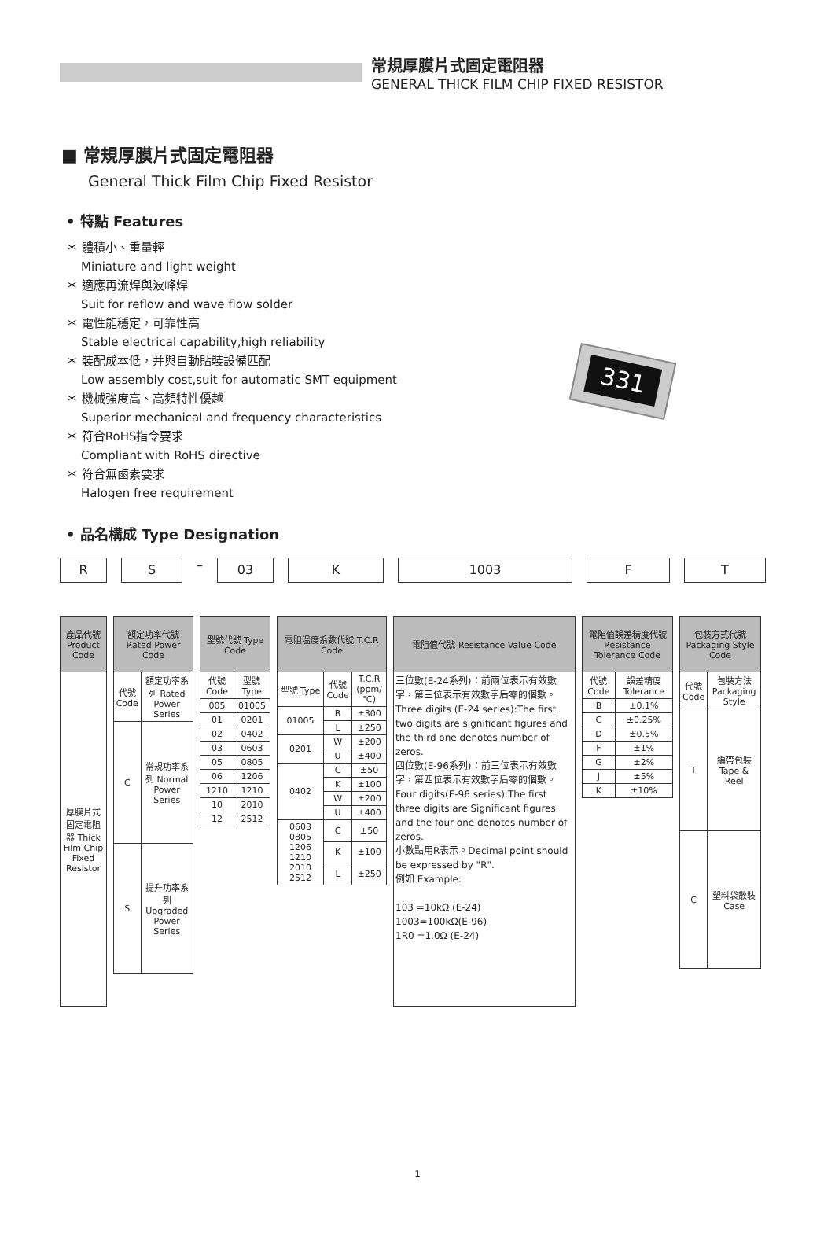常規厚膜片式固定電阻器
GENERAL THICK FILM CHIP FIXED RESISTOR
■ 常規厚膜片式固定電阻器
General Thick Film Chip Fixed Resistor
• 特點 Features
＊ 體積小、重量輕
Miniature and light weight
＊ 適應再流焊與波峰焊
Suit for reflow and wave flow solder
＊ 電性能穩定，可靠性高
Stable electrical capability,high reliability
＊ 裝配成本低，并與自動貼裝設備匹配
Low assembly cost,suit for automatic SMT equipment
＊ 機械強度高、高頻特性優越
Superior mechanical and frequency characteristics
＊ 符合RoHS指令要求
Compliant with RoHS directive
＊ 符合無鹵素要求
Halogen free requirement
331
• 品名構成 Type Designation
R S
–
03 K 1003 F T
| 產品代號 Product Code |
| --- |
| 厚膜片式固定電阻器 Thick Film Chip Fixed Resistor |
| 額定功率代號 Rated Power Code | |
| --- | --- |
| 代號 Code | 額定功率系列 Rated Power Series |
| C | 常規功率系列 Normal Power Series |
| S | 提升功率系列 Upgraded Power Series |
| 型號代號 Type Code | |
| --- | --- |
| 代號 Code | 型號 Type |
| 005 | 01005 |
| 01 | 0201 |
| 02 | 0402 |
| 03 | 0603 |
| 05 | 0805 |
| 06 | 1206 |
| 1210 | 1210 |
| 10 | 2010 |
| 12 | 2512 |
| 電阻溫度系數代號 T.C.R Code | | |
| --- | --- | --- |
| 型號 Type | 代號 Code | T.C.R (ppm/℃) |
| 01005 | B | ±300 |
| | L | ±250 |
| 0201 | W | ±200 |
| | U | ±400 |
| 0402 | C | ±50 |
| | K | ±100 |
| | W | ±200 |
| | U | ±400 |
| 0603 0805 1206 1210 2010 2512 | C | ±50 |
| | K | ±100 |
| | L | ±250 |
| 電阻值代號 Resistance Value Code |
| --- |
| 三位數(E-24系列)：前兩位表示有效數字，第三位表示有效數字后零的個數。Three digits (E-24 series):The first two digits are significant figures and the third one denotes number of zeros. 四位數(E-96系列)：前三位表示有效數字，第四位表示有效數字后零的個數。Four digits(E-96 series):The first three digits are Significant figures and the four one denotes number of zeros. 小數點用R表示。Decimal point should be expressed by "R". 例如 Example: 103 =10kΩ (E-24) 1003=100kΩ(E-96) 1R0 =1.0Ω (E-24) |
| 電阻值誤差精度代號 Resistance Tolerance Code | |
| --- | --- |
| 代號 Code | 誤差精度 Tolerance |
| B | ±0.1% |
| C | ±0.25% |
| D | ±0.5% |
| F | ±1% |
| G | ±2% |
| J | ±5% |
| K | ±10% |
| 包裝方式代號 Packaging Style Code | |
| --- | --- |
| 代號 Code | 包裝方法 Packaging Style |
| T | 編帶包裝 Tape & Reel |
| C | 塑料袋散裝 Case |
1